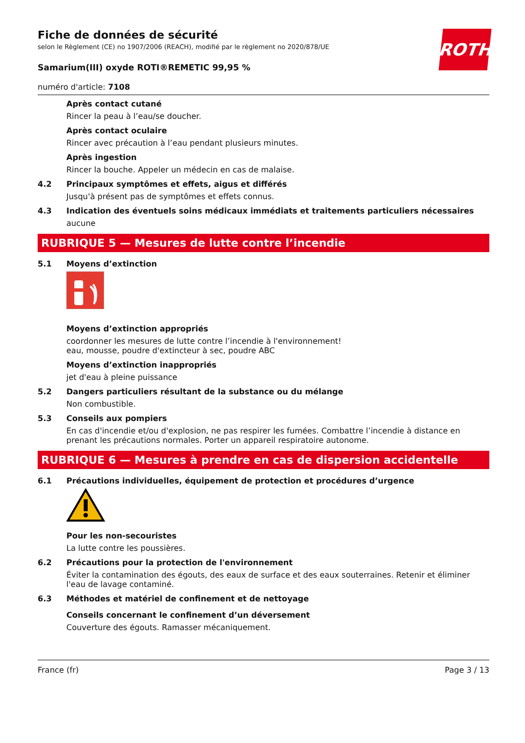ROTH
Fiche de données de sécurité
selon le Règlement (CE) no 1907/2006 (REACH), modifié par le règlement no 2020/878/UE
Samarium(III) oxyde ROTI®REMETIC 99,95 %
numéro d'article: 7108
Après contact cutané
Rincer la peau à l’eau/se doucher.
Après contact oculaire
Rincer avec précaution à l’eau pendant plusieurs minutes.
Après ingestion
Rincer la bouche. Appeler un médecin en cas de malaise.
4.2 Principaux symptômes et effets, aigus et différés
Jusqu'à présent pas de symptômes et effets connus.
4.3 Indication des éventuels soins médicaux immédiats et traitements particuliers nécessaires
aucune
RUBRIQUE 5 — Mesures de lutte contre l’incendie
5.1 Moyens d’extinction
Moyens d’extinction appropriés
coordonner les mesures de lutte contre l’incendie à l'environnement!
eau, mousse, poudre d'extincteur à sec, poudre ABC
Moyens d’extinction inappropriés
jet d'eau à pleine puissance
5.2 Dangers particuliers résultant de la substance ou du mélange
Non combustible.
5.3 Conseils aux pompiers
En cas d'incendie et/ou d'explosion, ne pas respirer les fumées. Combattre l’incendie à distance en prenant les précautions normales. Porter un appareil respiratoire autonome.
RUBRIQUE 6 — Mesures à prendre en cas de dispersion accidentelle
6.1 Précautions individuelles, équipement de protection et procédures d’urgence
Pour les non-secouristes
La lutte contre les poussières.
6.2 Précautions pour la protection de l'environnement
Éviter la contamination des égouts, des eaux de surface et des eaux souterraines. Retenir et éliminer l'eau de lavage contaminé.
6.3 Méthodes et matériel de confinement et de nettoyage
Conseils concernant le confinement d’un déversement
Couverture des égouts. Ramasser mécaniquement.
France (fr) Page 3 / 13